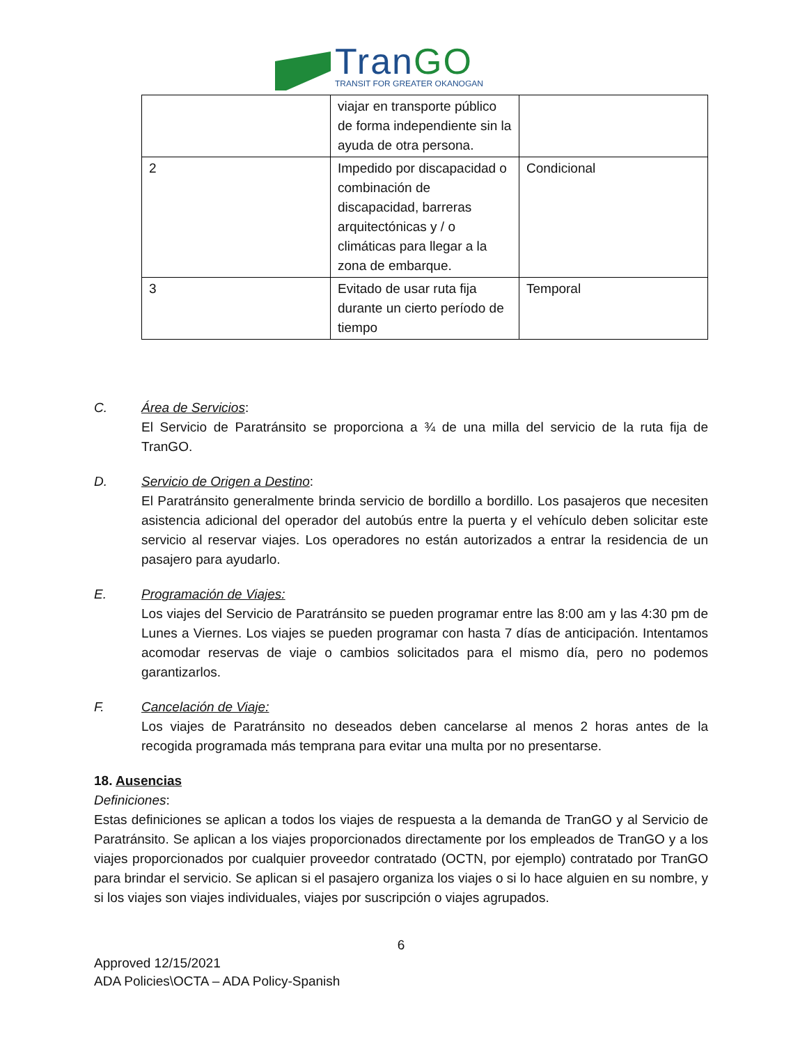TranGO
TRANSIT FOR GREATER OKANOGAN
| | viajar en transporte público de forma independiente sin la ayuda de otra persona. | |
| 2 | Impedido por discapacidad o combinación de discapacidad, barreras arquitectónicas y / o climáticas para llegar a la zona de embarque. | Condicional |
| 3 | Evitado de usar ruta fija durante un cierto período de tiempo | Temporal |
C. Área de Servicios:
El Servicio de Paratránsito se proporciona a ¾ de una milla del servicio de la ruta fija de TranGO.
D. Servicio de Origen a Destino:
El Paratránsito generalmente brinda servicio de bordillo a bordillo. Los pasajeros que necesiten asistencia adicional del operador del autobús entre la puerta y el vehículo deben solicitar este servicio al reservar viajes. Los operadores no están autorizados a entrar la residencia de un pasajero para ayudarlo.
E. Programación de Viajes:
Los viajes del Servicio de Paratránsito se pueden programar entre las 8:00 am y las 4:30 pm de Lunes a Viernes. Los viajes se pueden programar con hasta 7 días de anticipación. Intentamos acomodar reservas de viaje o cambios solicitados para el mismo día, pero no podemos garantizarlos.
F. Cancelación de Viaje:
Los viajes de Paratránsito no deseados deben cancelarse al menos 2 horas antes de la recogida programada más temprana para evitar una multa por no presentarse.
18. Ausencias
Definiciones:
Estas definiciones se aplican a todos los viajes de respuesta a la demanda de TranGO y al Servicio de Paratránsito. Se aplican a los viajes proporcionados directamente por los empleados de TranGO y a los viajes proporcionados por cualquier proveedor contratado (OCTN, por ejemplo) contratado por TranGO para brindar el servicio. Se aplican si el pasajero organiza los viajes o si lo hace alguien en su nombre, y si los viajes son viajes individuales, viajes por suscripción o viajes agrupados.
6
Approved 12/15/2021
ADA Policies\OCTA – ADA Policy-Spanish